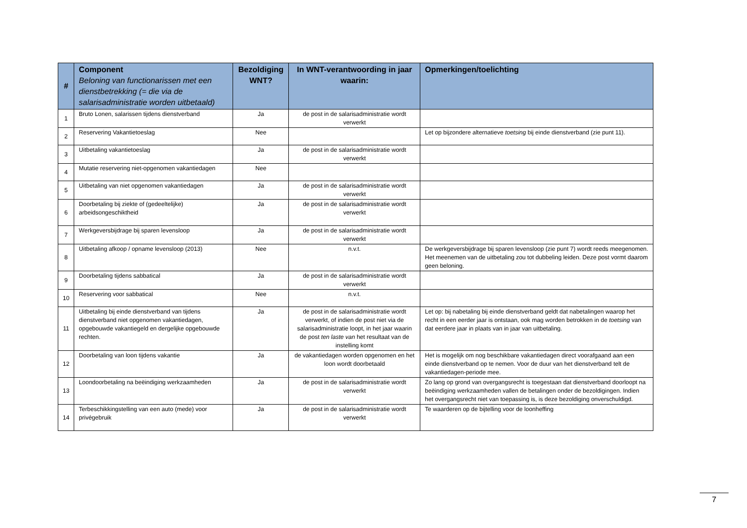| # | Component Beloning van functionarissen met een dienstbetrekking (= die via de salarisadministratie worden uitbetaald) | Bezoldiging WNT? | In WNT-verantwoording in jaar waarin: | Opmerkingen/toelichting |
| --- | --- | --- | --- | --- |
| 1 | Bruto Lonen, salarissen tijdens dienstverband | Ja | de post in de salarisadministratie wordt verwerkt | |
| 2 | Reservering Vakantietoeslag | Nee | | Let op bijzondere alternatieve toetsing bij einde dienstverband (zie punt 11). |
| 3 | Uitbetaling vakantietoeslag | Ja | de post in de salarisadministratie wordt verwerkt | |
| 4 | Mutatie reservering niet-opgenomen vakantiedagen | Nee | | |
| 5 | Uitbetaling van niet opgenomen vakantiedagen | Ja | de post in de salarisadministratie wordt verwerkt | |
| 6 | Doorbetaling bij ziekte of (gedeeltelijke) arbeidsongeschiktheid | Ja | de post in de salarisadministratie wordt verwerkt | |
| 7 | Werkgeversbijdrage bij sparen levensloop | Ja | de post in de salarisadministratie wordt verwerkt | |
| 8 | Uitbetaling afkoop / opname levensloop (2013) | Nee | n.v.t. | De werkgeversbijdrage bij sparen levensloop (zie punt 7) wordt reeds meegenomen. Het meenemen van de uitbetaling zou tot dubbeling leiden. Deze post vormt daarom geen beloning. |
| 9 | Doorbetaling tijdens sabbatical | Ja | de post in de salarisadministratie wordt verwerkt | |
| 10 | Reservering voor sabbatical | Nee | n.v.t. | |
| 11 | Uitbetaling bij einde dienstverband van tijdens dienstverband niet opgenomen vakantiedagen, opgebouwde vakantiegeld en dergelijke opgebouwde rechten. | Ja | de post in de salarisadministratie wordt verwerkt, of indien de post niet via de salarisadministratie loopt, in het jaar waarin de post ten laste van het resultaat van de instelling komt | Let op: bij nabetaling bij einde dienstverband geldt dat nabetalingen waarop het recht in een eerder jaar is ontstaan, ook mag worden betrokken in de toetsing van dat eerdere jaar in plaats van in jaar van uitbetaling. |
| 12 | Doorbetaling van loon tijdens vakantie | Ja | de vakantiedagen worden opgenomen en het loon wordt doorbetaald | Het is mogelijk om nog beschikbare vakantiedagen direct voorafgaand aan een einde dienstverband op te nemen. Voor de duur van het dienstverband telt de vakantiedagen-periode mee. |
| 13 | Loondoorbetaling na beëindiging werkzaamheden | Ja | de post in de salarisadministratie wordt verwerkt | Zo lang op grond van overgangsrecht is toegestaan dat dienstverband doorloopt na beëindiging werkzaamheden vallen de betalingen onder de bezoldigingen. Indien het overgangsrecht niet van toepassing is, is deze bezoldiging onverschuldigd. |
| 14 | Terbeschikkingstelling van een auto (mede) voor privégebruik | Ja | de post in de salarisadministratie wordt verwerkt | Te waarderen op de bijtelling voor de loonheffing |
7